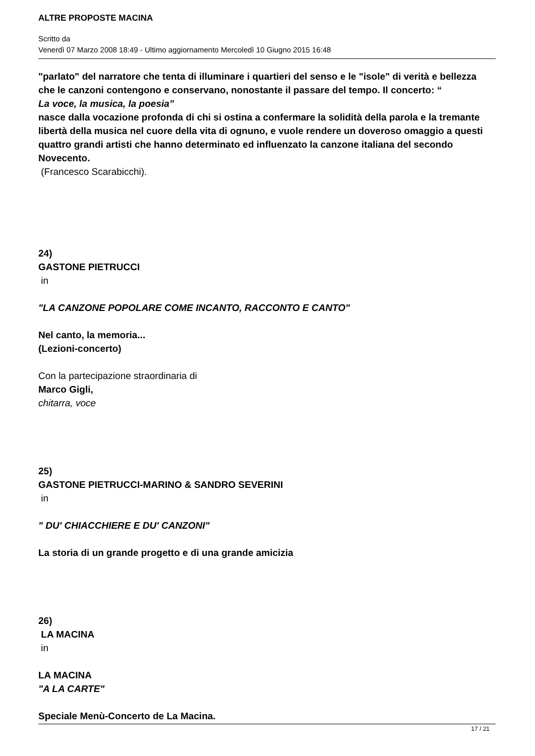ALTRE PROPOSTE MACINA
Scritto da
Venerdì 07 Marzo 2008 18:49 - Ultimo aggiornamento Mercoledì 10 Giugno 2015 16:48
"parlato" del narratore che tenta di illuminare i quartieri del senso e le "isole" di verità e bellezza che le canzoni contengono e conservano, nonostante il passare del tempo. Il concerto: “
La voce, la musica, la poesia”
nasce dalla vocazione profonda di chi si ostina a confermare la solidità della parola e la tremante libertà della musica nel cuore della vita di ognuno, e vuole rendere un doveroso omaggio a questi quattro grandi artisti che hanno determinato ed influenzato la canzone italiana del secondo Novecento.
(Francesco Scarabicchi).
24)
GASTONE PIETRUCCI
in
"LA CANZONE POPOLARE COME INCANTO, RACCONTO E CANTO"
Nel canto, la memoria...
(Lezioni-concerto)
Con la partecipazione straordinaria di
Marco Gigli,
chitarra, voce
25)
GASTONE PIETRUCCI-MARINO & SANDRO SEVERINI
in
" DU' CHIACCHIERE E DU' CANZONI"
La storia di un grande progetto e di una grande amicizia
26)
LA MACINA
in
LA MACINA
"A LA CARTE"
Speciale Menù-Concerto de La Macina.
17 / 21